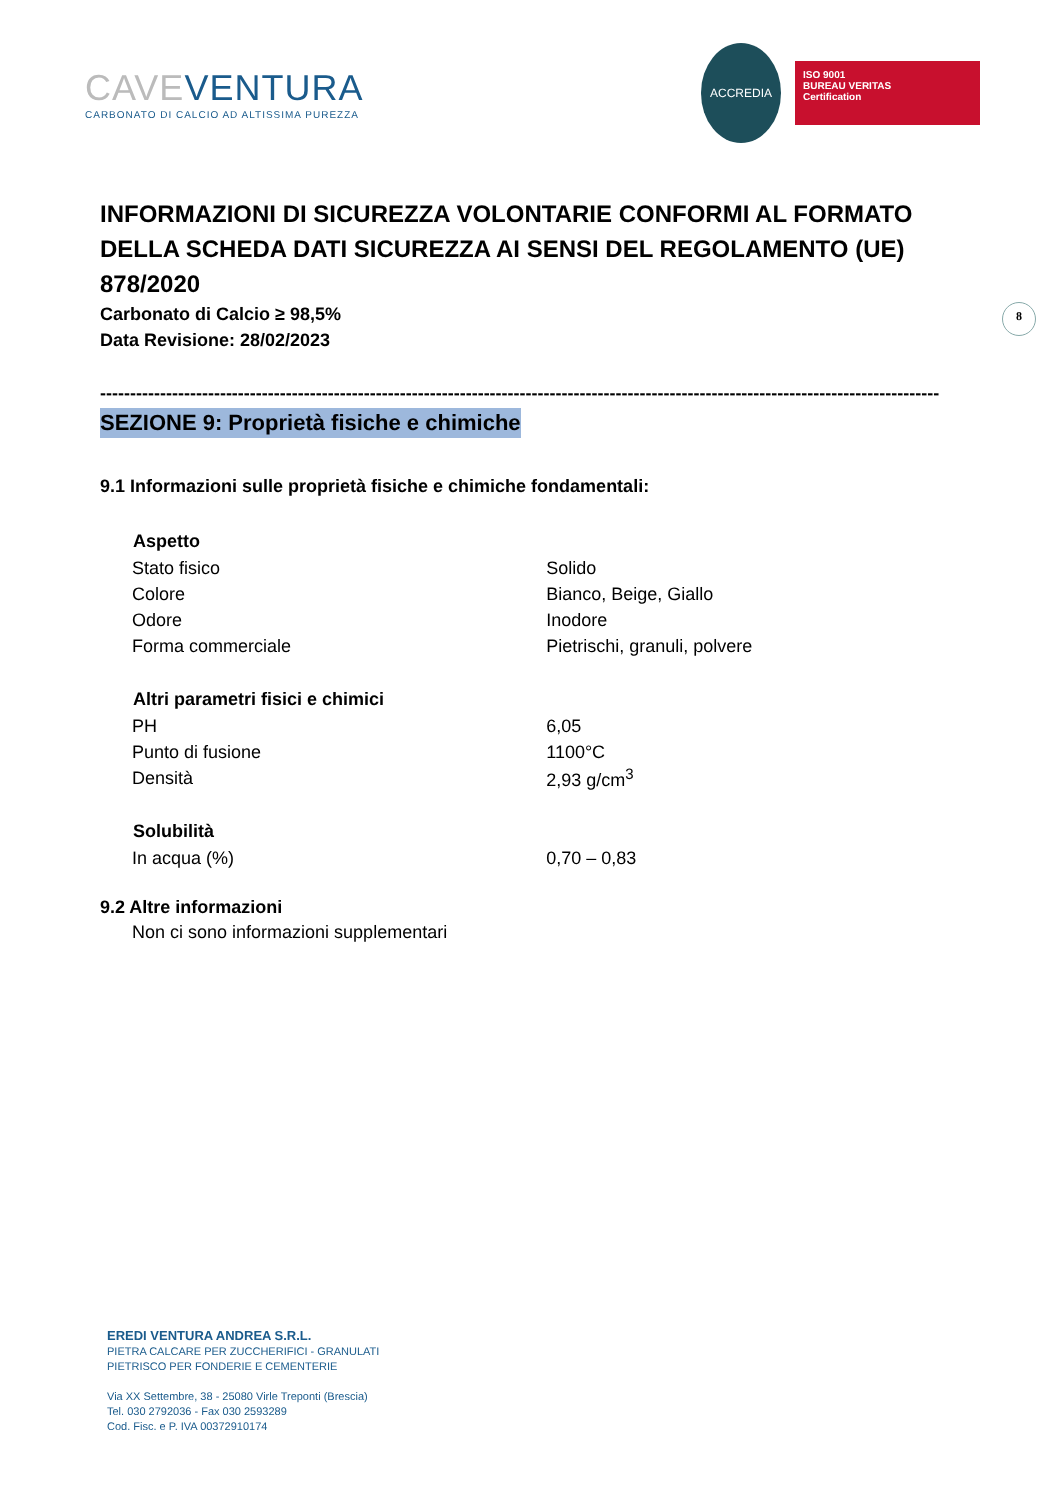CAVEVENTURA
CARBONATO DI CALCIO AD ALTISSIMA PUREZZA
ACCREDIA
ISO 9001
BUREAU VERITAS
Certification
8
INFORMAZIONI DI SICUREZZA VOLONTARIE CONFORMI AL FORMATO DELLA SCHEDA DATI SICUREZZA AI SENSI DEL REGOLAMENTO (UE) 878/2020
Carbonato di Calcio ≥ 98,5%
Data Revisione: 28/02/2023
--------------------------------------------------------------------------------------------------------------------------------------------
SEZIONE 9: Proprietà fisiche e chimiche
9.1 Informazioni sulle proprietà fisiche e chimiche fondamentali:
| Aspetto | |
| --- | --- |
| Stato fisico | Solido |
| Colore | Bianco, Beige, Giallo |
| Odore | Inodore |
| Forma commerciale | Pietrischi, granuli, polvere |
| Altri parametri fisici e chimici | |
| PH | 6,05 |
| Punto di fusione | 1100°C |
| Densità | 2,93 g/cm<sup>3</sup> |
| Solubilità | |
| In acqua (%) | 0,70 – 0,83 |
9.2 Altre informazioni
Non ci sono informazioni supplementari
EREDI VENTURA ANDREA S.R.L.
PIETRA CALCARE PER ZUCCHERIFICI - GRANULATI
PIETRISCO PER FONDERIE E CEMENTERIE
Via XX Settembre, 38 - 25080 Virle Treponti (Brescia)
Tel. 030 2792036 - Fax 030 2593289
Cod. Fisc. e P. IVA 00372910174